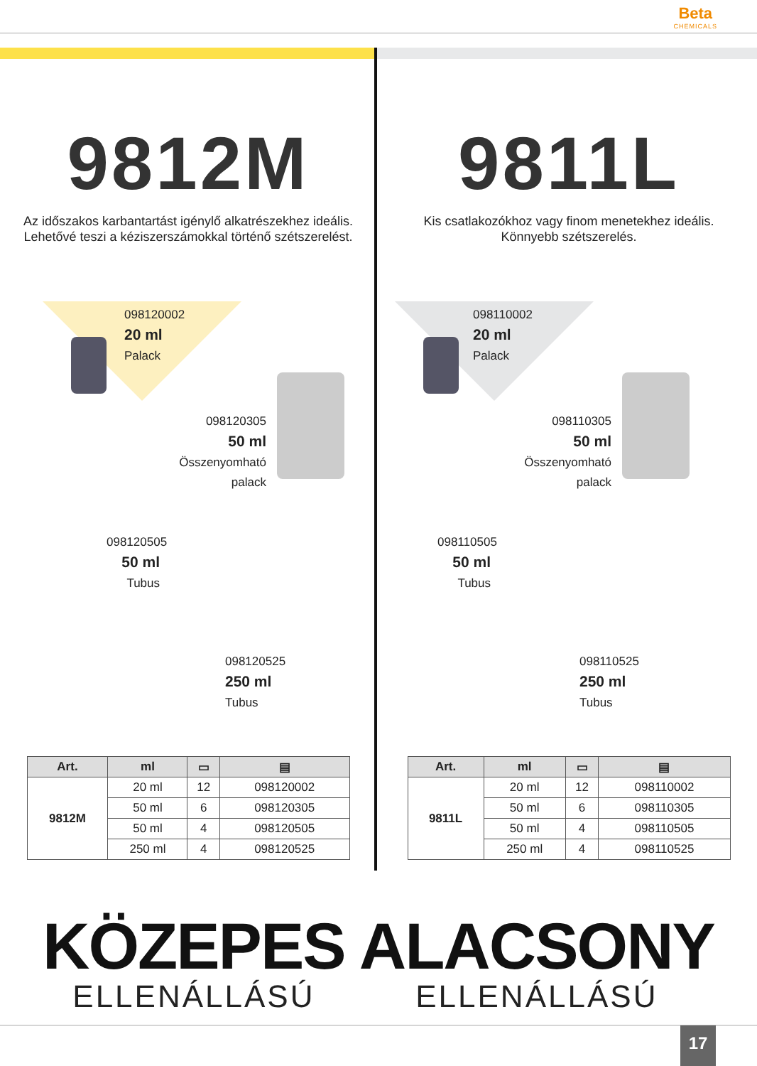Beta
CHEMICALS
9812M
Az időszakos karbantartást igénylő alkatrészekhez ideális.
Lehetővé teszi a kéziszerszámokkal történő szétszerelést.
098120002
20 ml
Palack
098120305
50 ml
Összenyomható palack
098120505
50 ml
Tubus
098120525
250 ml
Tubus
| Art. | ml | ▭ | ▤ |
| --- | --- | --- | --- |
| 9812M | 20 ml | 12 | 098120002 |
| | 50 ml | 6 | 098120305 |
| | 50 ml | 4 | 098120505 |
| | 250 ml | 4 | 098120525 |
9811L
Kis csatlakozókhoz vagy finom menetekhez ideális.
Könnyebb szétszerelés.
098110002
20 ml
Palack
098110305
50 ml
Összenyomható palack
098110505
50 ml
Tubus
098110525
250 ml
Tubus
| Art. | ml | ▭ | ▤ |
| --- | --- | --- | --- |
| 9811L | 20 ml | 12 | 098110002 |
| | 50 ml | 6 | 098110305 |
| | 50 ml | 4 | 098110505 |
| | 250 ml | 4 | 098110525 |
KÖZEPES
ELLENÁLLÁSÚ
ALACSONY
ELLENÁLLÁSÚ
17